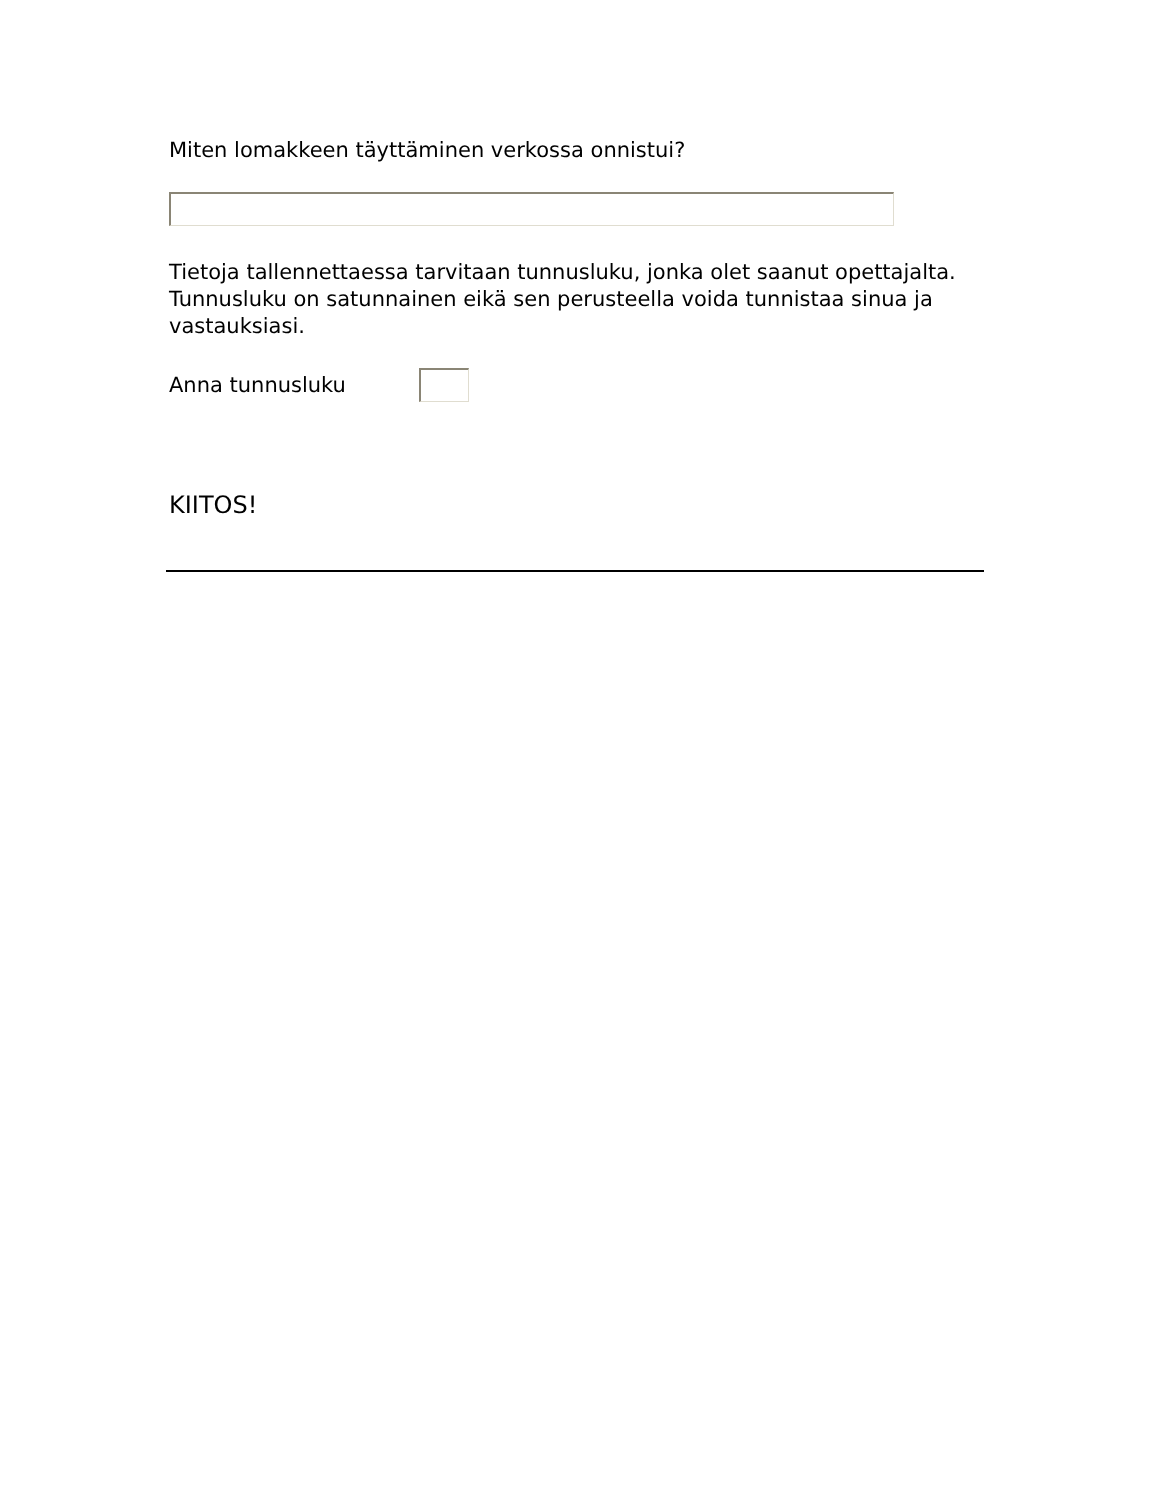Miten lomakkeen täyttäminen verkossa onnistui?
Tietoja tallennettaessa tarvitaan tunnusluku, jonka olet saanut opettajalta. Tunnusluku on satunnainen eikä sen perusteella voida tunnistaa sinua ja vastauksiasi.
Anna tunnusluku
KIITOS!